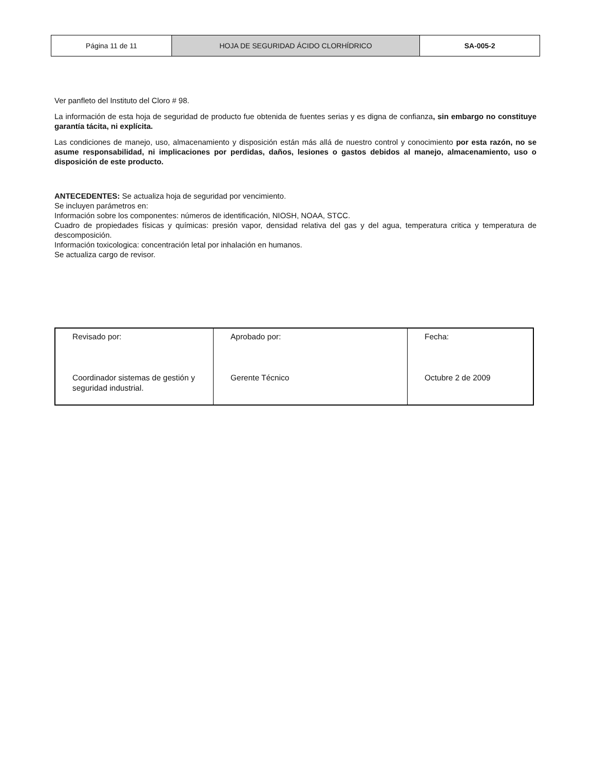| Página 11 de 11 | HOJA DE SEGURIDAD ÁCIDO CLORHÍDRICO | SA-005-2 |
Ver panfleto del Instituto del Cloro # 98.
La información de esta hoja de seguridad de producto fue obtenida de fuentes serias y es digna de confianza, sin embargo no constituye garantía tácita, ni explícita.
Las condiciones de manejo, uso, almacenamiento y disposición están más allá de nuestro control y conocimiento por esta razón, no se asume responsabilidad, ni implicaciones por perdidas, daños, lesiones o gastos debidos al manejo, almacenamiento, uso o disposición de este producto.
ANTECEDENTES: Se actualiza hoja de seguridad por vencimiento.
Se incluyen parámetros en:
Información sobre los componentes: números de identificación, NIOSH, NOAA, STCC.
Cuadro de propiedades físicas y químicas: presión vapor, densidad relativa del gas y del agua, temperatura critica y temperatura de descomposición.
Información toxicologica: concentración letal por inhalación en humanos.
Se actualiza cargo de revisor.
| Revisado por: Coordinador sistemas de gestión y seguridad industrial. | Aprobado por: Gerente Técnico | Fecha: Octubre 2 de 2009 |